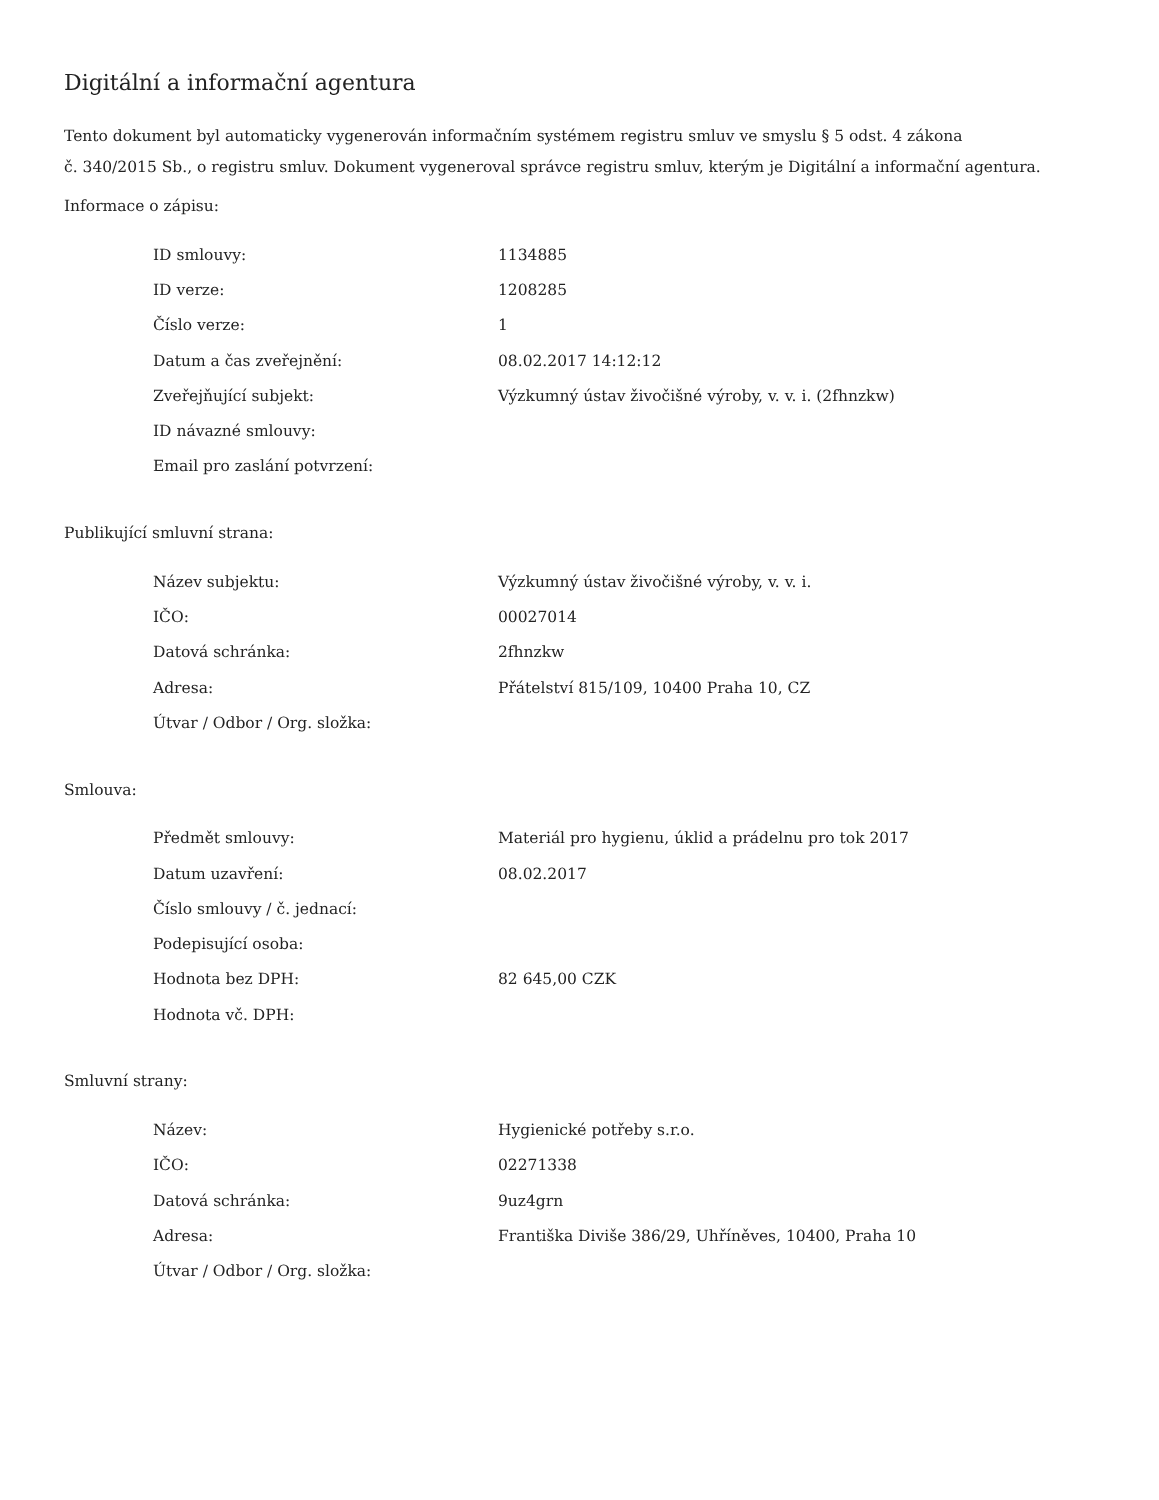Digitální a informační agentura
Tento dokument byl automaticky vygenerován informačním systémem registru smluv ve smyslu § 5 odst. 4 zákona
č. 340/2015 Sb., o registru smluv. Dokument vygeneroval správce registru smluv, kterým je Digitální a informační agentura.
Informace o zápisu:
| ID smlouvy: | 1134885 |
| ID verze: | 1208285 |
| Číslo verze: | 1 |
| Datum a čas zveřejnění: | 08.02.2017 14:12:12 |
| Zveřejňující subjekt: | Výzkumný ústav živočišné výroby, v. v. i. (2fhnzkw) |
| ID návazné smlouvy: | |
| Email pro zaslání potvrzení: | |
Publikující smluvní strana:
| Název subjektu: | Výzkumný ústav živočišné výroby, v. v. i. |
| IČO: | 00027014 |
| Datová schránka: | 2fhnzkw |
| Adresa: | Přátelství 815/109, 10400 Praha 10, CZ |
| Útvar / Odbor / Org. složka: | |
Smlouva:
| Předmět smlouvy: | Materiál pro hygienu, úklid a prádelnu pro tok 2017 |
| Datum uzavření: | 08.02.2017 |
| Číslo smlouvy / č. jednací: | |
| Podepisující osoba: | |
| Hodnota bez DPH: | 82 645,00 CZK |
| Hodnota vč. DPH: | |
Smluvní strany:
| Název: | Hygienické potřeby s.r.o. |
| IČO: | 02271338 |
| Datová schránka: | 9uz4grn |
| Adresa: | Františka Diviše 386/29, Uhříněves, 10400, Praha 10 |
| Útvar / Odbor / Org. složka: | |